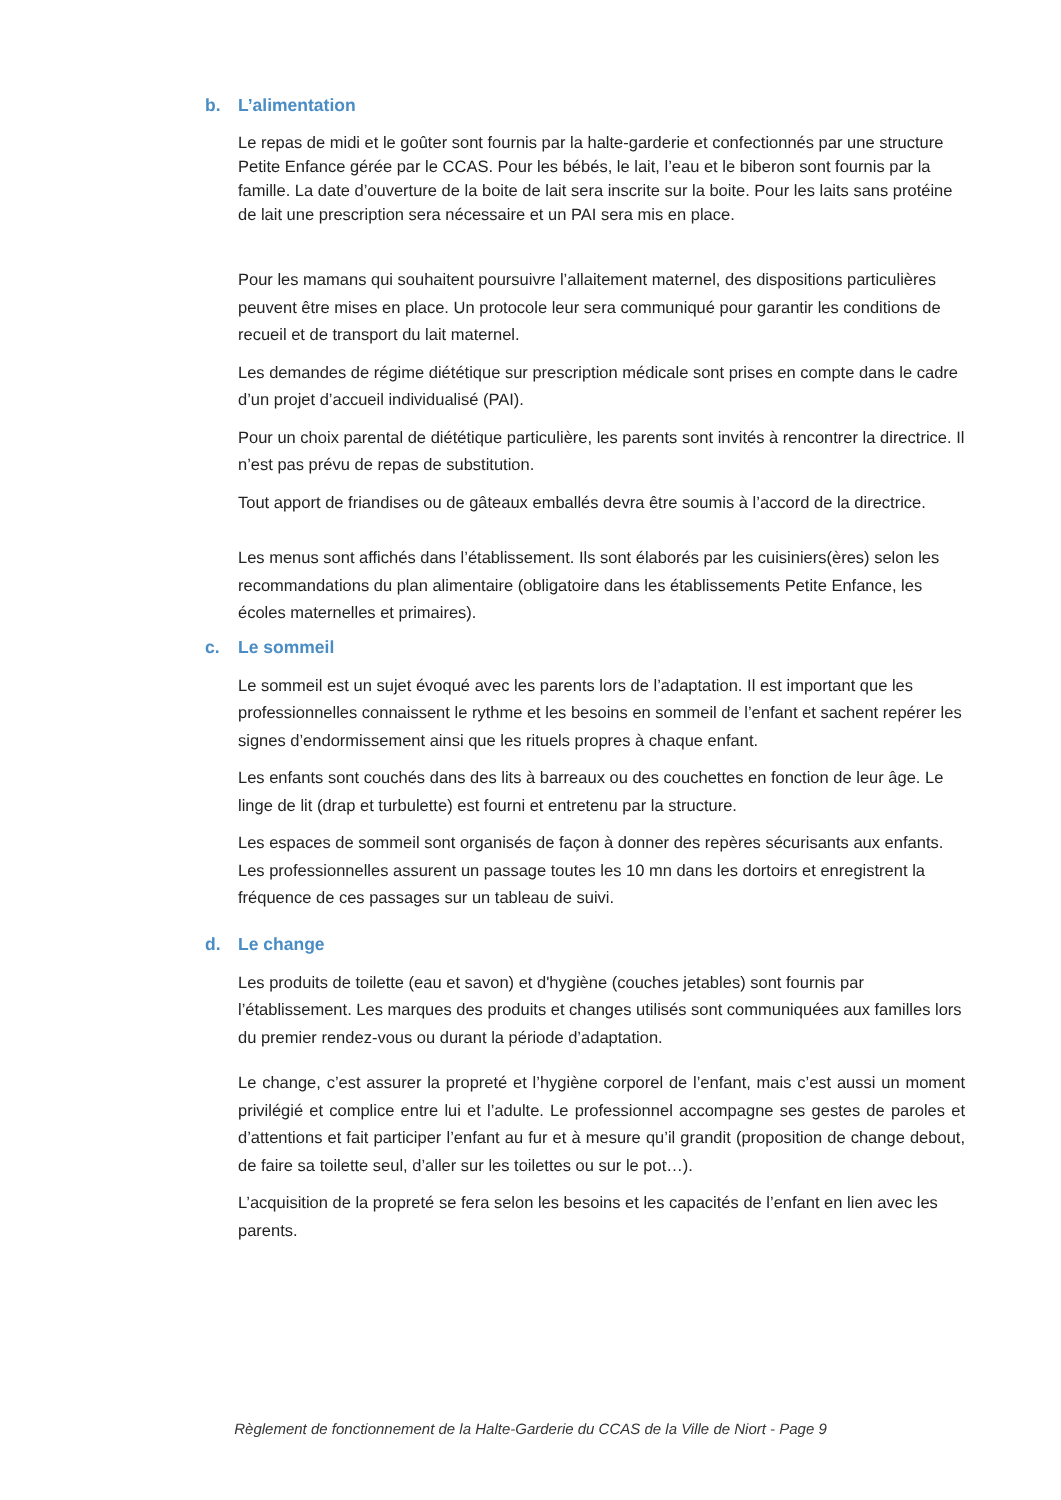b. L’alimentation
Le repas de midi et le goûter sont fournis par la halte-garderie et confectionnés par une structure Petite Enfance gérée par le CCAS. Pour les bébés, le lait, l’eau et le biberon sont fournis par la famille. La date d’ouverture de la boite de lait sera inscrite sur la boite. Pour les laits sans protéine de lait une prescription sera nécessaire et un PAI sera mis en place.
Pour les mamans qui souhaitent poursuivre l’allaitement maternel, des dispositions particulières peuvent être mises en place. Un protocole leur sera communiqué pour garantir les conditions de recueil et de transport du lait maternel.
Les demandes de régime diététique sur prescription médicale sont prises en compte dans le cadre d’un projet d’accueil individualisé (PAI).
Pour un choix parental de diététique particulière, les parents sont invités à rencontrer la directrice. Il n’est pas prévu de repas de substitution.
Tout apport de friandises ou de gâteaux emballés devra être soumis à l’accord de la directrice.
Les menus sont affichés dans l’établissement. Ils sont élaborés par les cuisiniers(ères) selon les recommandations du plan alimentaire (obligatoire dans les établissements Petite Enfance, les écoles maternelles et primaires).
c. Le sommeil
Le sommeil est un sujet évoqué avec les parents lors de l’adaptation. Il est important que les professionnelles connaissent le rythme et les besoins en sommeil de l’enfant et sachent repérer les signes d’endormissement ainsi que les rituels propres à chaque enfant.
Les enfants sont couchés dans des lits à barreaux ou des couchettes en fonction de leur âge. Le linge de lit (drap et turbulette) est fourni et entretenu par la structure.
Les espaces de sommeil sont organisés de façon à donner des repères sécurisants aux enfants. Les professionnelles assurent un passage toutes les 10 mn dans les dortoirs et enregistrent la fréquence de ces passages sur un tableau de suivi.
d. Le change
Les produits de toilette (eau et savon) et d'hygiène (couches jetables) sont fournis par l’établissement. Les marques des produits et changes utilisés sont communiquées aux familles lors du premier rendez-vous ou durant la période d’adaptation.
Le change, c’est assurer la propreté et l’hygiène corporel de l’enfant, mais c’est aussi un moment privilégié et complice entre lui et l’adulte. Le professionnel accompagne ses gestes de paroles et d’attentions et fait participer l’enfant au fur et à mesure qu’il grandit (proposition de change debout, de faire sa toilette seul, d’aller sur les toilettes ou sur le pot…).
L’acquisition de la propreté se fera selon les besoins et les capacités de l’enfant en lien avec les parents.
Règlement de fonctionnement de la Halte-Garderie du CCAS de la Ville de Niort - Page 9